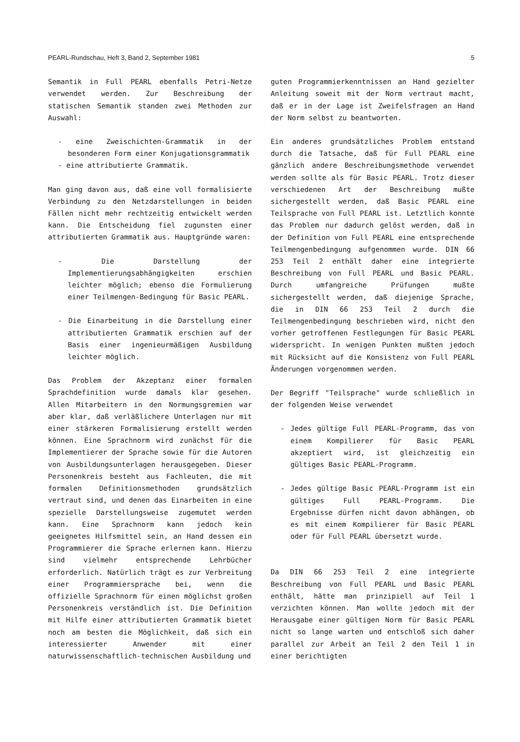PEARL-Rundschau, Heft 3, Band 2, September 1981 5
Semantik in Full PEARL ebenfalls Petri-Netze verwendet werden. Zur Beschreibung der statischen Semantik standen zwei Methoden zur Auswahl:
- eine Zweischichten-Grammatik in der besonderen Form einer Konjugationsgrammatik
- eine attributierte Grammatik.
Man ging davon aus, daß eine voll formalisierte Verbindung zu den Netzdarstellungen in beiden Fällen nicht mehr rechtzeitig entwickelt werden kann. Die Entscheidung fiel zugunsten einer attributierten Grammatik aus. Hauptgründe waren:
- Die Darstellung der Implementierungsabhängigkeiten erschien leichter möglich; ebenso die Formulierung einer Teilmengen-Bedingung für Basic PEARL.
- Die Einarbeitung in die Darstellung einer attributierten Grammatik erschien auf der Basis einer ingenieurmäßigen Ausbildung leichter möglich.
Das Problem der Akzeptanz einer formalen Sprachdefinition wurde damals klar gesehen. Allen Mitarbeitern in den Normungsgremien war aber klar, daß verläßlichere Unterlagen nur mit einer stärkeren Formalisierung erstellt werden können. Eine Sprachnorm wird zunächst für die Implementierer der Sprache sowie für die Autoren von Ausbildungsunterlagen herausgegeben. Dieser Personenkreis besteht aus Fachleuten, die mit formalen Definitionsmethoden grundsätzlich vertraut sind, und denen das Einarbeiten in eine spezielle Darstellungsweise zugemutet werden kann. Eine Sprachnorm kann jedoch kein geeignetes Hilfsmittel sein, an Hand dessen ein Programmierer die Sprache erlernen kann. Hierzu sind vielmehr entsprechende Lehrbücher erforderlich. Natürlich trägt es zur Verbreitung einer Programmiersprache bei, wenn die offizielle Sprachnorm für einen möglichst großen Personenkreis verständlich ist. Die Definition mit Hilfe einer attributierten Grammatik bietet noch am besten die Möglichkeit, daß sich ein interessierter Anwender mit einer naturwissenschaftlich-technischen Ausbildung und
guten Programmierkenntnissen an Hand gezielter Anleitung soweit mit der Norm vertraut macht, daß er in der Lage ist Zweifelsfragen an Hand der Norm selbst zu beantworten.
Ein anderes grundsätzliches Problem entstand durch die Tatsache, daß für Full PEARL eine gänzlich andere Beschreibungsmethode verwendet werden sollte als für Basic PEARL. Trotz dieser verschiedenen Art der Beschreibung mußte sichergestellt werden, daß Basic PEARL eine Teilsprache von Full PEARL ist. Letztlich konnte das Problem nur dadurch gelöst werden, daß in der Definition von Full PEARL eine entsprechende Teilmengenbedingung aufgenommen wurde. DIN 66 253 Teil 2 enthält daher eine integrierte Beschreibung von Full PEARL und Basic PEARL. Durch umfangreiche Prüfungen mußte sichergestellt werden, daß diejenige Sprache, die in DIN 66 253 Teil 2 durch die Teilmengenbedingung beschrieben wird, nicht den vorher getroffenen Festlegungen für Basic PEARL widerspricht. In wenigen Punkten mußten jedoch mit Rücksicht auf die Konsistenz von Full PEARL Änderungen vorgenommen werden.
Der Begriff "Teilsprache" wurde schließlich in der folgenden Weise verwendet
- Jedes gültige Full PEARL-Programm, das von einem Kompilierer für Basic PEARL akzeptiert wird, ist gleichzeitig ein gültiges Basic PEARL-Programm.
- Jedes gültige Basic PEARL-Programm ist ein gültiges Full PEARL-Programm. Die Ergebnisse dürfen nicht davon abhängen, ob es mit einem Kompilierer für Basic PEARL oder für Full PEARL übersetzt wurde.
Da DIN 66 253 Teil 2 eine integrierte Beschreibung von Full PEARL und Basic PEARL enthält, hätte man prinzipiell auf Teil 1 verzichten können. Man wollte jedoch mit der Herausgabe einer gültigen Norm für Basic PEARL nicht so lange warten und entschloß sich daher parallel zur Arbeit an Teil 2 den Teil 1 in einer berichtigten